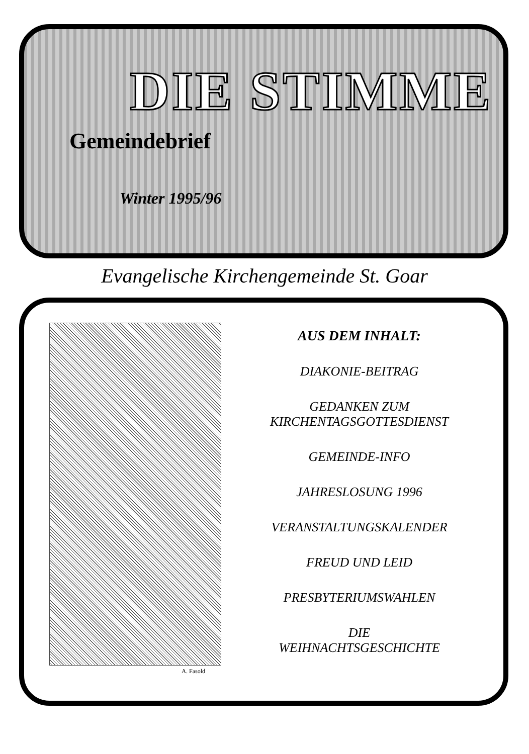DIE STIMME
Gemeindebrief
Winter 1995/96
Evangelische Kirchengemeinde St. Goar
A. Fasold
AUS DEM INHALT:
DIAKONIE-BEITRAG
GEDANKEN ZUM
KIRCHENTAGSGOTTESDIENST
GEMEINDE-INFO
JAHRESLOSUNG 1996
VERANSTALTUNGSKALENDER
FREUD UND LEID
PRESBYTERIUMSWAHLEN
DIE
WEIHNACHTSGESCHICHTE